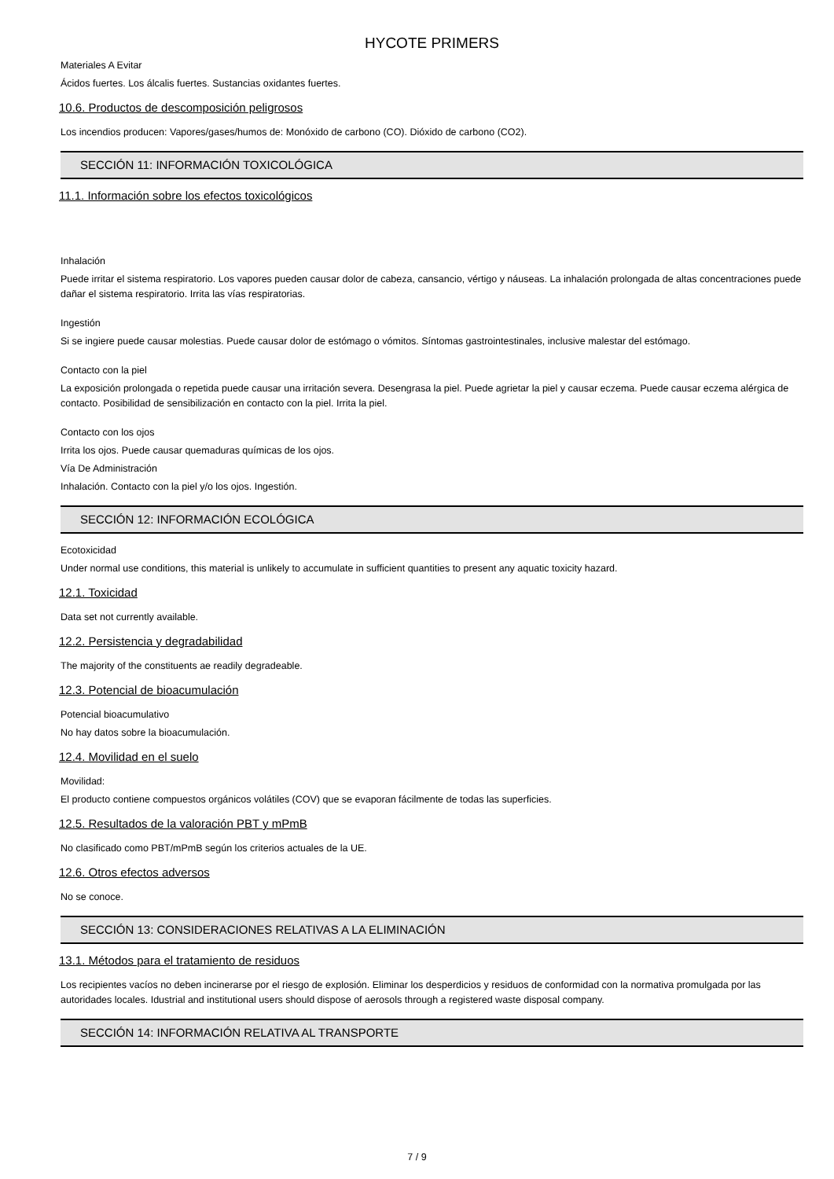HYCOTE PRIMERS
Materiales A Evitar
Ácidos fuertes. Los álcalis fuertes. Sustancias oxidantes fuertes.
10.6. Productos de descomposición peligrosos
Los incendios producen: Vapores/gases/humos de: Monóxido de carbono (CO). Dióxido de carbono (CO2).
SECCIÓN 11: INFORMACIÓN TOXICOLÓGICA
11.1. Información sobre los efectos toxicológicos
Inhalación
Puede irritar el sistema respiratorio. Los vapores pueden causar dolor de cabeza, cansancio, vértigo y náuseas. La inhalación prolongada de altas concentraciones puede dañar el sistema respiratorio. Irrita las vías respiratorias.
Ingestión
Si se ingiere puede causar molestias. Puede causar dolor de estómago o vómitos. Síntomas gastrointestinales, inclusive malestar del estómago.
Contacto con la piel
La exposición prolongada o repetida puede causar una irritación severa. Desengrasa la piel. Puede agrietar la piel y causar eczema. Puede causar eczema alérgica de contacto. Posibilidad de sensibilización en contacto con la piel. Irrita la piel.
Contacto con los ojos
Irrita los ojos. Puede causar quemaduras químicas de los ojos.
Vía De Administración
Inhalación. Contacto con la piel y/o los ojos. Ingestión.
SECCIÓN 12: INFORMACIÓN ECOLÓGICA
Ecotoxicidad
Under normal use conditions, this material is unlikely to accumulate in sufficient quantities to present any aquatic toxicity hazard.
12.1. Toxicidad
Data set not currently available.
12.2. Persistencia y degradabilidad
The majority of the constituents ae readily degradeable.
12.3. Potencial de bioacumulación
Potencial bioacumulativo
No hay datos sobre la bioacumulación.
12.4. Movilidad en el suelo
Movilidad:
El producto contiene compuestos orgánicos volátiles (COV) que se evaporan fácilmente de todas las superficies.
12.5. Resultados de la valoración PBT y mPmB
No clasificado como PBT/mPmB según los criterios actuales de la UE.
12.6. Otros efectos adversos
No se conoce.
SECCIÓN 13: CONSIDERACIONES RELATIVAS A LA ELIMINACIÓN
13.1. Métodos para el tratamiento de residuos
Los recipientes vacíos no deben incinerarse por el riesgo de explosión. Eliminar los desperdicios y residuos de conformidad con la normativa promulgada por las autoridades locales. Idustrial and institutional users should dispose of aerosols through a registered waste disposal company.
SECCIÓN 14: INFORMACIÓN RELATIVA AL TRANSPORTE
7 / 9